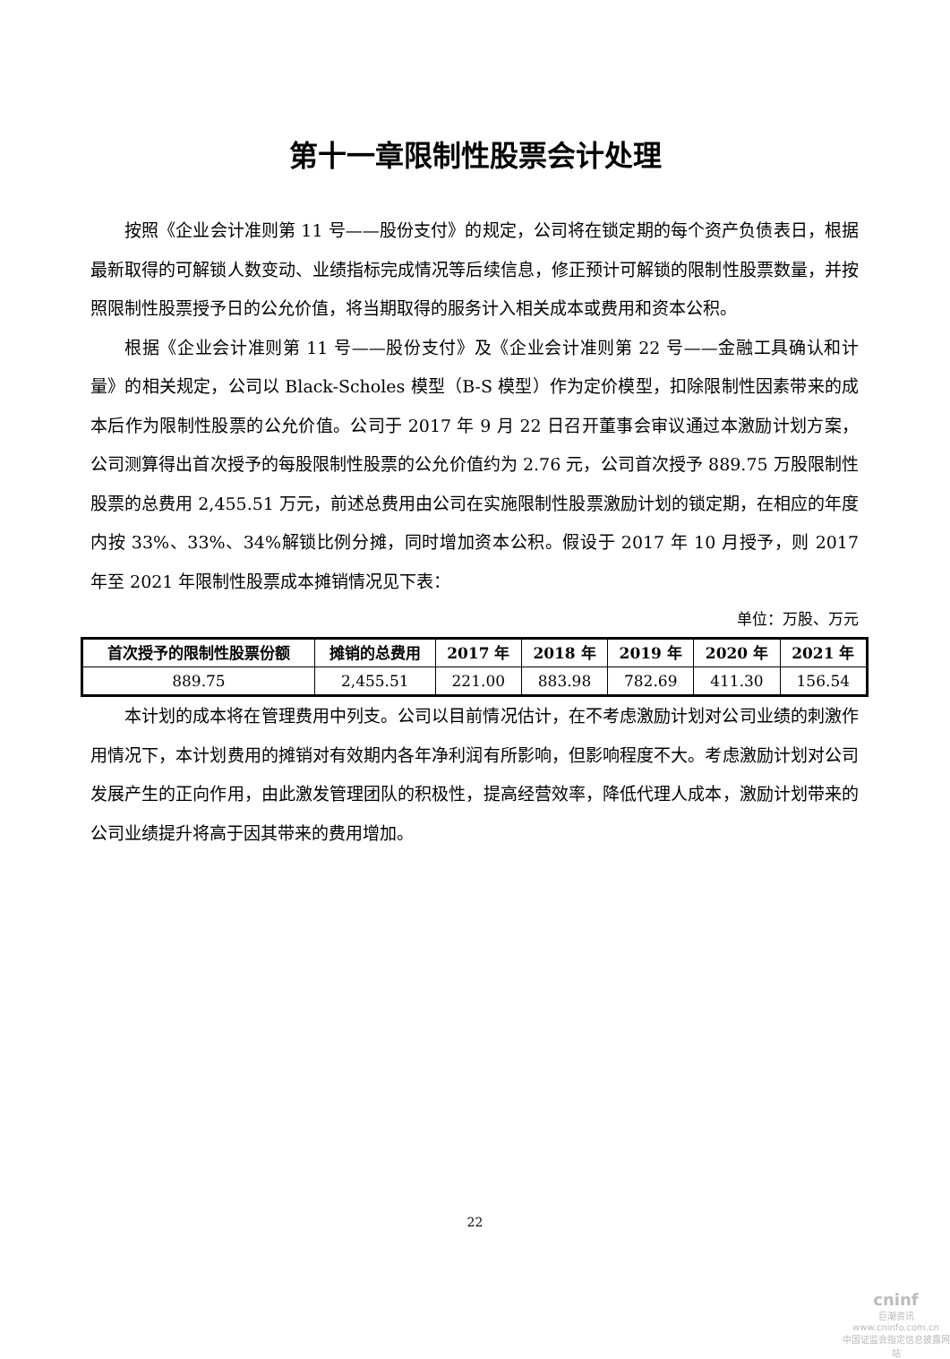第十一章限制性股票会计处理
按照《企业会计准则第 11 号——股份支付》的规定，公司将在锁定期的每个资产负债表日，根据最新取得的可解锁人数变动、业绩指标完成情况等后续信息，修正预计可解锁的限制性股票数量，并按照限制性股票授予日的公允价值，将当期取得的服务计入相关成本或费用和资本公积。
根据《企业会计准则第 11 号——股份支付》及《企业会计准则第 22 号——金融工具确认和计量》的相关规定，公司以 Black-Scholes 模型（B-S 模型）作为定价模型，扣除限制性因素带来的成本后作为限制性股票的公允价值。公司于 2017 年 9 月 22 日召开董事会审议通过本激励计划方案，公司测算得出首次授予的每股限制性股票的公允价值约为 2.76 元，公司首次授予 889.75 万股限制性股票的总费用 2,455.51 万元，前述总费用由公司在实施限制性股票激励计划的锁定期，在相应的年度内按 33%、33%、34%解锁比例分摊，同时增加资本公积。假设于 2017 年 10 月授予，则 2017 年至 2021 年限制性股票成本摊销情况见下表：
单位：万股、万元
| 首次授予的限制性股票份额 | 摊销的总费用 | 2017 年 | 2018 年 | 2019 年 | 2020 年 | 2021 年 |
| --- | --- | --- | --- | --- | --- | --- |
| 889.75 | 2,455.51 | 221.00 | 883.98 | 782.69 | 411.30 | 156.54 |
本计划的成本将在管理费用中列支。公司以目前情况估计，在不考虑激励计划对公司业绩的刺激作用情况下，本计划费用的摊销对有效期内各年净利润有所影响，但影响程度不大。考虑激励计划对公司发展产生的正向作用，由此激发管理团队的积极性，提高经营效率，降低代理人成本，激励计划带来的公司业绩提升将高于因其带来的费用增加。
22
cninf
巨潮资讯
www.cninfo.com.cn
中国证监会指定信息披露网站